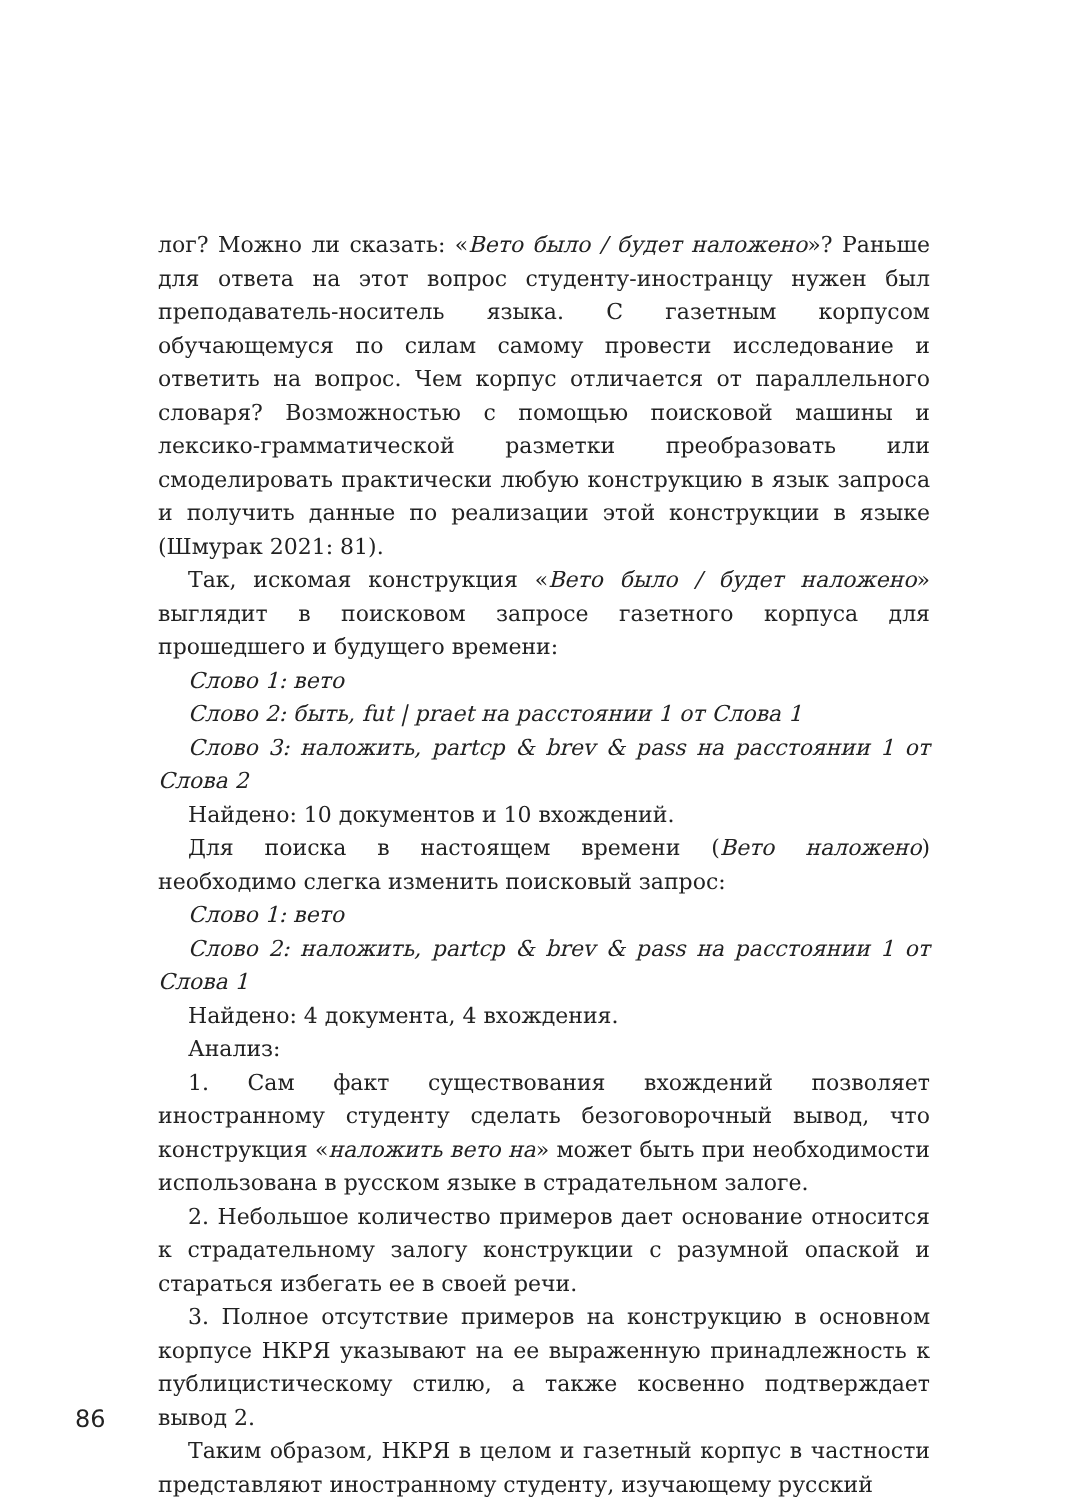лог? Можно ли сказать: «Вето было / будет наложено»? Раньше для ответа на этот вопрос студенту-иностранцу нужен был преподаватель-носитель языка. С газетным корпусом обучающемуся по силам самому провести исследование и ответить на вопрос. Чем корпус отличается от параллельного словаря? Возможностью с помощью поисковой машины и лексико-грамматической разметки преобразовать или смоделировать практически любую конструкцию в язык запроса и получить данные по реализации этой конструкции в языке (Шмурак 2021: 81).
Так, искомая конструкция «Вето было / будет наложено» выглядит в поисковом запросе газетного корпуса для прошедшего и будущего времени:
Слово 1: вето
Слово 2: быть, fut | praet на расстоянии 1 от Слова 1
Слово 3: наложить, partcp & brev & pass на расстоянии 1 от Слова 2
Найдено: 10 документов и 10 вхождений.
Для поиска в настоящем времени (Вето наложено) необходимо слегка изменить поисковый запрос:
Слово 1: вето
Слово 2: наложить, partcp & brev & pass на расстоянии 1 от Слова 1
Найдено: 4 документа, 4 вхождения.
Анализ:
1. Сам факт существования вхождений позволяет иностранному студенту сделать безоговорочный вывод, что конструкция «наложить вето на» может быть при необходимости использована в русском языке в страдательном залоге.
2. Небольшое количество примеров дает основание относится к страдательному залогу конструкции с разумной опаской и стараться избегать ее в своей речи.
3. Полное отсутствие примеров на конструкцию в основном корпусе НКРЯ указывают на ее выраженную принадлежность к публицистическому стилю, а также косвенно подтверждает вывод 2.
Таким образом, НКРЯ в целом и газетный корпус в частности представляют иностранному студенту, изучающему русский
86